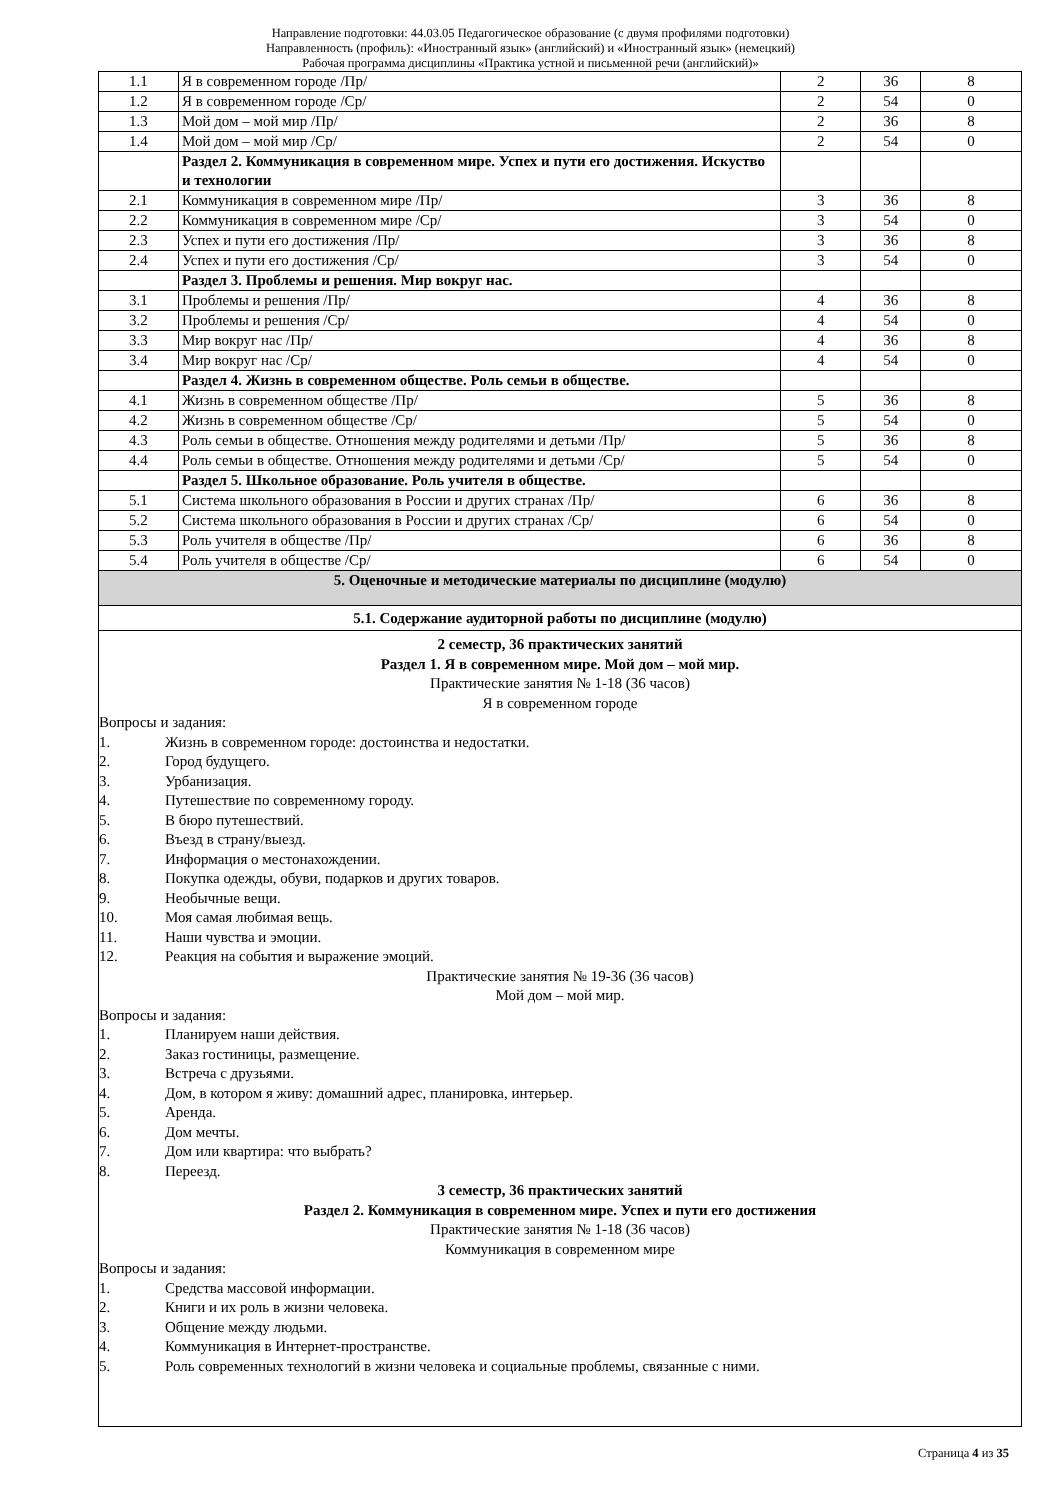Направление подготовки: 44.03.05 Педагогическое образование (с двумя профилями подготовки)
Направленность (профиль): «Иностранный язык» (английский) и «Иностранный язык» (немецкий)
Рабочая программа дисциплины «Практика устной и письменной речи (английский)»
| 1.1 | Я в современном городе /Пр/ | 2 | 36 | 8 |
| 1.2 | Я в современном городе /Ср/ | 2 | 54 | 0 |
| 1.3 | Мой дом – мой мир /Пр/ | 2 | 36 | 8 |
| 1.4 | Мой дом – мой мир /Ср/ | 2 | 54 | 0 |
| | Раздел 2. Коммуникация в современном мире. Успех и пути его достижения. Искуство и технологии | | | |
| 2.1 | Коммуникация в современном мире /Пр/ | 3 | 36 | 8 |
| 2.2 | Коммуникация в современном мире /Ср/ | 3 | 54 | 0 |
| 2.3 | Успех и пути его достижения /Пр/ | 3 | 36 | 8 |
| 2.4 | Успех и пути его достижения /Ср/ | 3 | 54 | 0 |
| | Раздел 3. Проблемы и решения. Мир вокруг нас. | | | |
| 3.1 | Проблемы и решения /Пр/ | 4 | 36 | 8 |
| 3.2 | Проблемы и решения /Ср/ | 4 | 54 | 0 |
| 3.3 | Мир вокруг нас /Пр/ | 4 | 36 | 8 |
| 3.4 | Мир вокруг нас /Ср/ | 4 | 54 | 0 |
| | Раздел 4. Жизнь в современном обществе. Роль семьи в обществе. | | | |
| 4.1 | Жизнь в современном обществе /Пр/ | 5 | 36 | 8 |
| 4.2 | Жизнь в современном обществе /Ср/ | 5 | 54 | 0 |
| 4.3 | Роль семьи в обществе. Отношения между родителями и детьми /Пр/ | 5 | 36 | 8 |
| 4.4 | Роль семьи в обществе. Отношения между родителями и детьми /Ср/ | 5 | 54 | 0 |
| | Раздел 5. Школьное образование. Роль учителя в обществе. | | | |
| 5.1 | Система школьного образования в России и других странах /Пр/ | 6 | 36 | 8 |
| 5.2 | Система школьного образования в России и других странах /Ср/ | 6 | 54 | 0 |
| 5.3 | Роль учителя в обществе /Пр/ | 6 | 36 | 8 |
| 5.4 | Роль учителя в обществе /Ср/ | 6 | 54 | 0 |
| 5. Оценочные и методические материалы по дисциплине (модулю) | | | | |
| 5.1. Содержание аудиторной работы по дисциплине (модулю) | | | | |
| 2 семестр, 36 практических занятий Раздел 1. Я в современном мире. Мой дом – мой мир. Практические занятия № 1-18 (36 часов) Я в современном городе Вопросы и задания: 1. Жизнь в современном городе: достоинства и недостатки. 2. Город будущего. 3. Урбанизация. 4. Путешествие по современному городу. 5. В бюро путешествий. 6. Въезд в страну/выезд. 7. Информация о местонахождении. 8. Покупка одежды, обуви, подарков и других товаров. 9. Необычные вещи. 10. Моя самая любимая вещь. 11. Наши чувства и эмоции. 12. Реакция на события и выражение эмоций. Практические занятия № 19-36 (36 часов) Мой дом – мой мир. Вопросы и задания: 1. Планируем наши действия. 2. Заказ гостиницы, размещение. 3. Встреча с друзьями. 4. Дом, в котором я живу: домашний адрес, планировка, интерьер. 5. Аренда. 6. Дом мечты. 7. Дом или квартира: что выбрать? 8. Переезд. 3 семестр, 36 практических занятий Раздел 2. Коммуникация в современном мире. Успех и пути его достижения Практические занятия № 1-18 (36 часов) Коммуникация в современном мире Вопросы и задания: 1. Средства массовой информации. 2. Книги и их роль в жизни человека. 3. Общение между людьми. 4. Коммуникация в Интернет-пространстве. 5. Роль современных технологий в жизни человека и социальные проблемы, связанные с ними. | | | | |
Страница 4 из 35